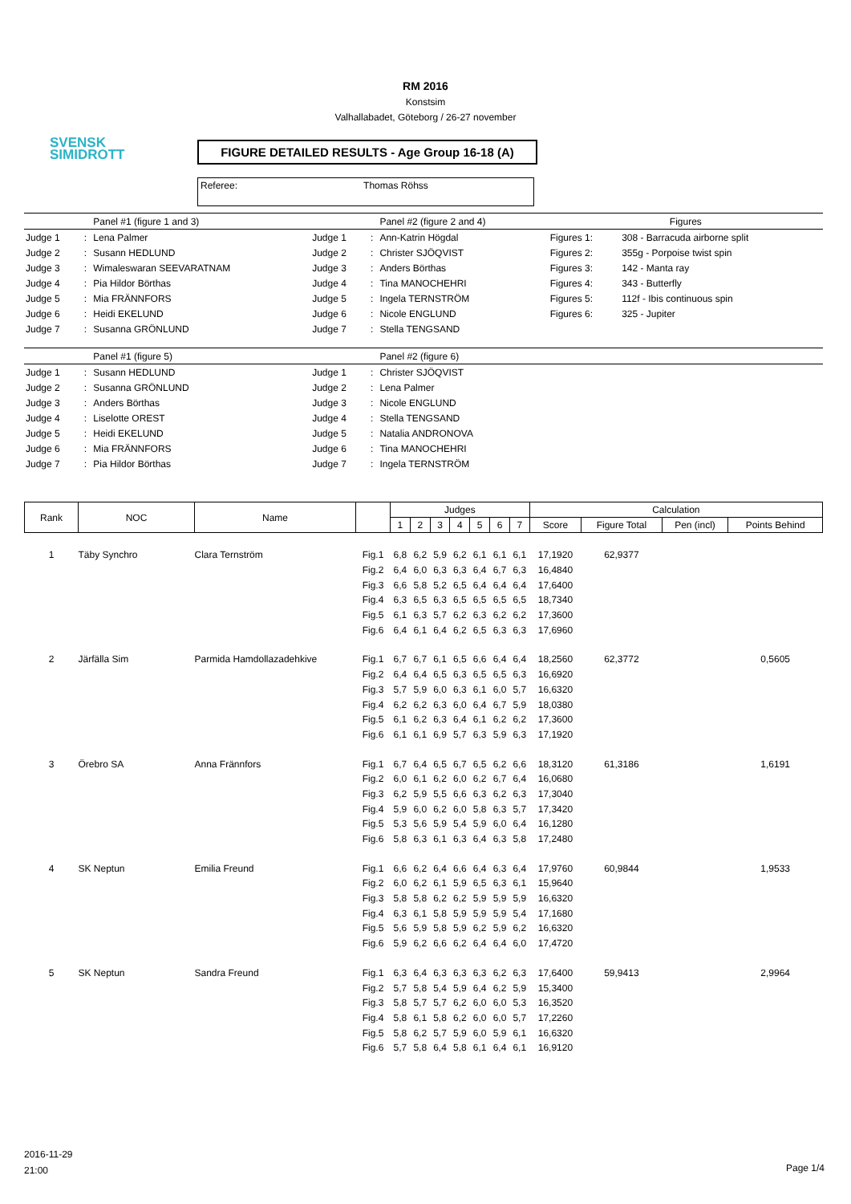SVENSK
SIMIDROTT
RM 2016
Konstsim
Valhallabadet, Göteborg / 26-27 november
FIGURE DETAILED RESULTS - Age Group 16-18 (A)
Referee: Thomas Röhss
| | | Panel #1 (figure 1 and 3) | | | Panel #2 (figure 2 and 4) | Figures | |
| Judge 1 | : | Lena Palmer | Judge 1 | : | Ann-Katrin Högdal | Figures 1: | 308 - Barracuda airborne split |
| Judge 2 | : | Susann HEDLUND | Judge 2 | : | Christer SJÖQVIST | Figures 2: | 355g - Porpoise twist spin |
| Judge 3 | : | Wimaleswaran SEEVARATNAM | Judge 3 | : | Anders Börthas | Figures 3: | 142 - Manta ray |
| Judge 4 | : | Pia Hildor Börthas | Judge 4 | : | Tina MANOCHEHRI | Figures 4: | 343 - Butterfly |
| Judge 5 | : | Mia FRÄNNFORS | Judge 5 | : | Ingela TERNSTRÖM | Figures 5: | 112f - Ibis continuous spin |
| Judge 6 | : | Heidi EKELUND | Judge 6 | : | Nicole ENGLUND | Figures 6: | 325 - Jupiter |
| Judge 7 | : | Susanna GRÖNLUND | Judge 7 | : | Stella TENGSAND | | |
| | | Panel #1 (figure 5) | | | Panel #2 (figure 6) | | |
| Judge 1 | : | Susann HEDLUND | Judge 1 | : | Christer SJÖQVIST | | |
| Judge 2 | : | Susanna GRÖNLUND | Judge 2 | : | Lena Palmer | | |
| Judge 3 | : | Anders Börthas | Judge 3 | : | Nicole ENGLUND | | |
| Judge 4 | : | Liselotte OREST | Judge 4 | : | Stella TENGSAND | | |
| Judge 5 | : | Heidi EKELUND | Judge 5 | : | Natalia ANDRONOVA | | |
| Judge 6 | : | Mia FRÄNNFORS | Judge 6 | : | Tina MANOCHEHRI | | |
| Judge 7 | : | Pia Hildor Börthas | Judge 7 | : | Ingela TERNSTRÖM | | |
| Rank | NOC | Name | | Judges | | | | | | | Calculation | | | |
| --- | --- | --- | --- | --- | --- | --- | --- | --- | --- | --- | --- | --- | --- | --- |
| | | | | 1 | 2 | 3 | 4 | 5 | 6 | 7 | Score | Figure Total | Pen (incl) | Points Behind |
| 1 | Täby Synchro | Clara Ternström | Fig.1 | 6,8 | 6,2 | 5,9 | 6,2 | 6,1 | 6,1 | 6,1 | 17,1920 | 62,9377 | | |
| | | | Fig.2 | 6,4 | 6,0 | 6,3 | 6,3 | 6,4 | 6,7 | 6,3 | 16,4840 | | | |
| | | | Fig.3 | 6,6 | 5,8 | 5,2 | 6,5 | 6,4 | 6,4 | 6,4 | 17,6400 | | | |
| | | | Fig.4 | 6,3 | 6,5 | 6,3 | 6,5 | 6,5 | 6,5 | 6,5 | 18,7340 | | | |
| | | | Fig.5 | 6,1 | 6,3 | 5,7 | 6,2 | 6,3 | 6,2 | 6,2 | 17,3600 | | | |
| | | | Fig.6 | 6,4 | 6,1 | 6,4 | 6,2 | 6,5 | 6,3 | 6,3 | 17,6960 | | | |
| 2 | Järfälla Sim | Parmida Hamdollazadehkive | Fig.1 | 6,7 | 6,7 | 6,1 | 6,5 | 6,6 | 6,4 | 6,4 | 18,2560 | 62,3772 | | 0,5605 |
| | | | Fig.2 | 6,4 | 6,4 | 6,5 | 6,3 | 6,5 | 6,5 | 6,3 | 16,6920 | | | |
| | | | Fig.3 | 5,7 | 5,9 | 6,0 | 6,3 | 6,1 | 6,0 | 5,7 | 16,6320 | | | |
| | | | Fig.4 | 6,2 | 6,2 | 6,3 | 6,0 | 6,4 | 6,7 | 5,9 | 18,0380 | | | |
| | | | Fig.5 | 6,1 | 6,2 | 6,3 | 6,4 | 6,1 | 6,2 | 6,2 | 17,3600 | | | |
| | | | Fig.6 | 6,1 | 6,1 | 6,9 | 5,7 | 6,3 | 5,9 | 6,3 | 17,1920 | | | |
| 3 | Örebro SA | Anna Frännfors | Fig.1 | 6,7 | 6,4 | 6,5 | 6,7 | 6,5 | 6,2 | 6,6 | 18,3120 | 61,3186 | | 1,6191 |
| | | | Fig.2 | 6,0 | 6,1 | 6,2 | 6,0 | 6,2 | 6,7 | 6,4 | 16,0680 | | | |
| | | | Fig.3 | 6,2 | 5,9 | 5,5 | 6,6 | 6,3 | 6,2 | 6,3 | 17,3040 | | | |
| | | | Fig.4 | 5,9 | 6,0 | 6,2 | 6,0 | 5,8 | 6,3 | 5,7 | 17,3420 | | | |
| | | | Fig.5 | 5,3 | 5,6 | 5,9 | 5,4 | 5,9 | 6,0 | 6,4 | 16,1280 | | | |
| | | | Fig.6 | 5,8 | 6,3 | 6,1 | 6,3 | 6,4 | 6,3 | 5,8 | 17,2480 | | | |
| 4 | SK Neptun | Emilia Freund | Fig.1 | 6,6 | 6,2 | 6,4 | 6,6 | 6,4 | 6,3 | 6,4 | 17,9760 | 60,9844 | | 1,9533 |
| | | | Fig.2 | 6,0 | 6,2 | 6,1 | 5,9 | 6,5 | 6,3 | 6,1 | 15,9640 | | | |
| | | | Fig.3 | 5,8 | 5,8 | 6,2 | 6,2 | 5,9 | 5,9 | 5,9 | 16,6320 | | | |
| | | | Fig.4 | 6,3 | 6,1 | 5,8 | 5,9 | 5,9 | 5,9 | 5,4 | 17,1680 | | | |
| | | | Fig.5 | 5,6 | 5,9 | 5,8 | 5,9 | 6,2 | 5,9 | 6,2 | 16,6320 | | | |
| | | | Fig.6 | 5,9 | 6,2 | 6,6 | 6,2 | 6,4 | 6,4 | 6,0 | 17,4720 | | | |
| 5 | SK Neptun | Sandra Freund | Fig.1 | 6,3 | 6,4 | 6,3 | 6,3 | 6,3 | 6,2 | 6,3 | 17,6400 | 59,9413 | | 2,9964 |
| | | | Fig.2 | 5,7 | 5,8 | 5,4 | 5,9 | 6,4 | 6,2 | 5,9 | 15,3400 | | | |
| | | | Fig.3 | 5,8 | 5,7 | 5,7 | 6,2 | 6,0 | 6,0 | 5,3 | 16,3520 | | | |
| | | | Fig.4 | 5,8 | 6,1 | 5,8 | 6,2 | 6,0 | 6,0 | 5,7 | 17,2260 | | | |
| | | | Fig.5 | 5,8 | 6,2 | 5,7 | 5,9 | 6,0 | 5,9 | 6,1 | 16,6320 | | | |
| | | | Fig.6 | 5,7 | 5,8 | 6,4 | 5,8 | 6,1 | 6,4 | 6,1 | 16,9120 | | | |
2016-11-29
21:00
Page 1/4